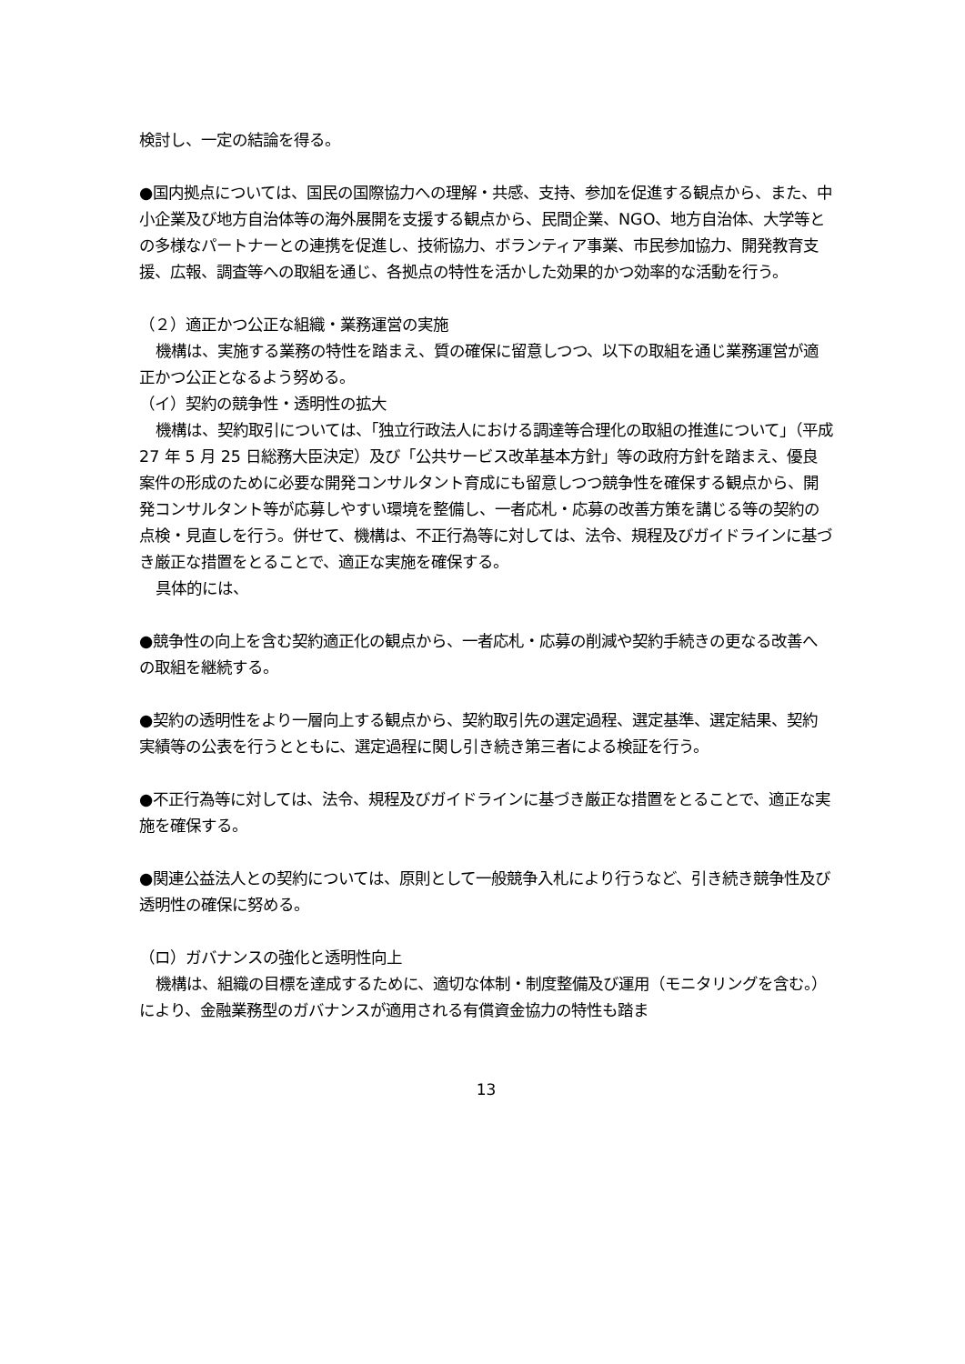検討し、一定の結論を得る。
●国内拠点については、国民の国際協力への理解・共感、支持、参加を促進する観点から、また、中小企業及び地方自治体等の海外展開を支援する観点から、民間企業、NGO、地方自治体、大学等との多様なパートナーとの連携を促進し、技術協力、ボランティア事業、市民参加協力、開発教育支援、広報、調査等への取組を通じ、各拠点の特性を活かした効果的かつ効率的な活動を行う。
（２）適正かつ公正な組織・業務運営の実施
機構は、実施する業務の特性を踏まえ、質の確保に留意しつつ、以下の取組を通じ業務運営が適正かつ公正となるよう努める。
（イ）契約の競争性・透明性の拡大
機構は、契約取引については、「独立行政法人における調達等合理化の取組の推進について」（平成 27 年 5 月 25 日総務大臣決定）及び「公共サービス改革基本方針」等の政府方針を踏まえ、優良案件の形成のために必要な開発コンサルタント育成にも留意しつつ競争性を確保する観点から、開発コンサルタント等が応募しやすい環境を整備し、一者応札・応募の改善方策を講じる等の契約の点検・見直しを行う。併せて、機構は、不正行為等に対しては、法令、規程及びガイドラインに基づき厳正な措置をとることで、適正な実施を確保する。
具体的には、
●競争性の向上を含む契約適正化の観点から、一者応札・応募の削減や契約手続きの更なる改善への取組を継続する。
●契約の透明性をより一層向上する観点から、契約取引先の選定過程、選定基準、選定結果、契約実績等の公表を行うとともに、選定過程に関し引き続き第三者による検証を行う。
●不正行為等に対しては、法令、規程及びガイドラインに基づき厳正な措置をとることで、適正な実施を確保する。
●関連公益法人との契約については、原則として一般競争入札により行うなど、引き続き競争性及び透明性の確保に努める。
（ロ）ガバナンスの強化と透明性向上
機構は、組織の目標を達成するために、適切な体制・制度整備及び運用（モニタリングを含む。）により、金融業務型のガバナンスが適用される有償資金協力の特性も踏ま
13